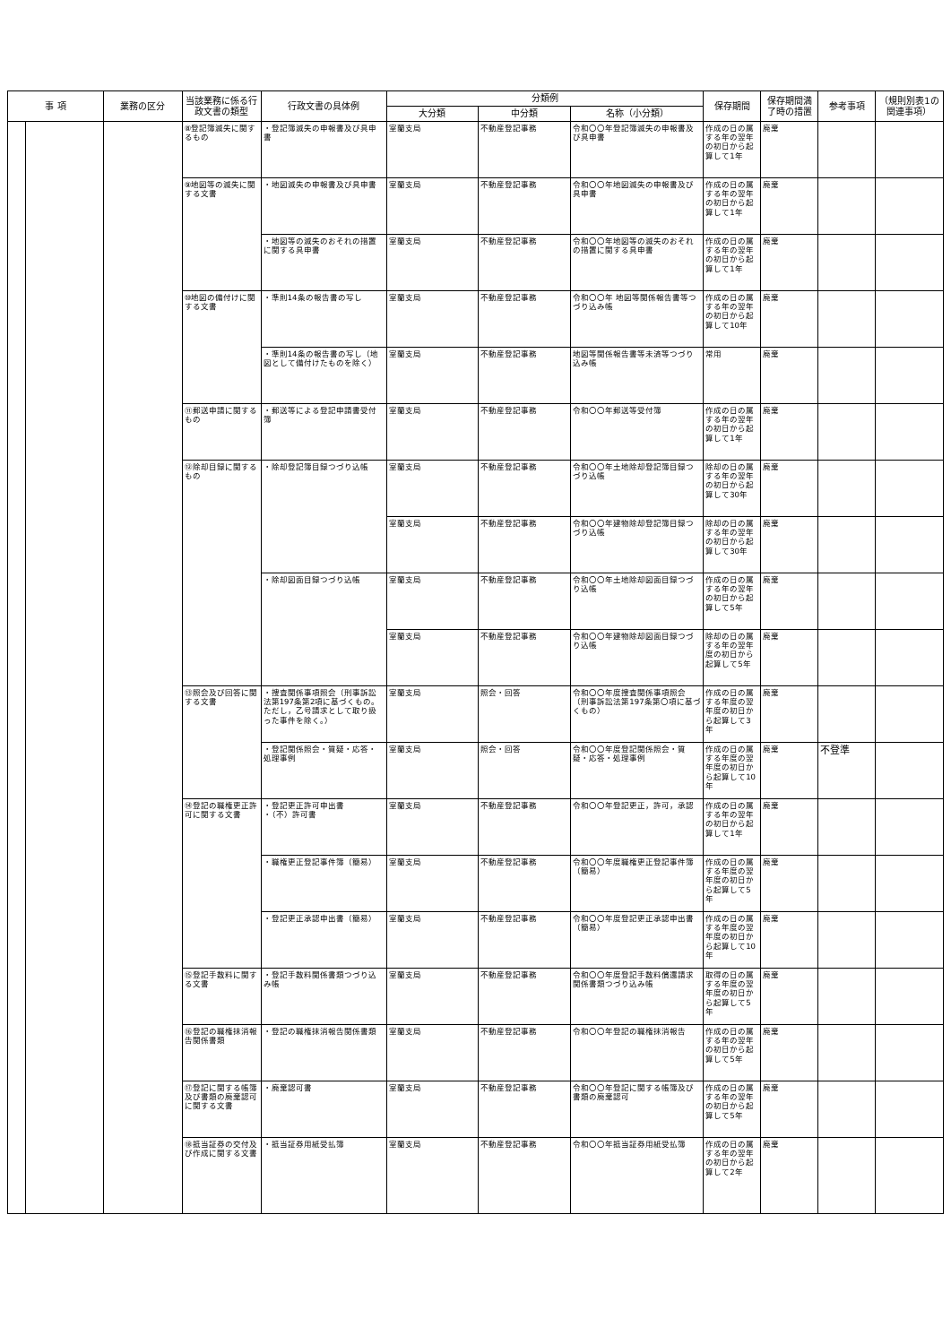| 事 項 | | 業務の区分 | 当該業務に係る行政文書の類型 | 行政文書の具体例 | 分類例 | | | 保存期間 | 保存期間満了時の措置 | 参考事項 | （規則別表1の関連事項） |
| --- | --- | --- | --- | --- | --- | --- | --- | --- | --- | --- | --- |
| | | | | | 大分類 | 中分類 | 名称（小分類） | | | | |
| | | | ⑧登記簿滅失に関するもの | ・登記簿滅失の申報書及び具申書 | 室蘭支局 | 不動産登記事務 | 令和〇〇年登記簿滅失の申報書及び具申書 | 作成の日の属する年の翌年の初日から起算して1年 | 廃棄 | | |
| | | | ⑨地図等の滅失に関する文書 | ・地図滅失の申報書及び具申書 | 室蘭支局 | 不動産登記事務 | 令和〇〇年地図滅失の申報書及び具申書 | 作成の日の属する年の翌年の初日から起算して1年 | 廃棄 | | |
| | | | | ・地図等の滅失のおそれの措置に関する具申書 | 室蘭支局 | 不動産登記事務 | 令和〇〇年地図等の滅失のおそれの措置に関する具申書 | 作成の日の属する年の翌年の初日から起算して1年 | 廃棄 | | |
| | | | ⑩地図の備付けに関する文書 | ・準則14条の報告書の写し | 室蘭支局 | 不動産登記事務 | 令和〇〇年 地図等関係報告書等つづり込み帳 | 作成の日の属する年の翌年の初日から起算して10年 | 廃棄 | | |
| | | | | ・準則14条の報告書の写し（地図として備付けたものを除く） | 室蘭支局 | 不動産登記事務 | 地図等関係報告書等未済等つづり込み帳 | 常用 | 廃棄 | | |
| | | | ⑪郵送申請に関するもの | ・郵送等による登記申請書受付簿 | 室蘭支局 | 不動産登記事務 | 令和〇〇年郵送等受付簿 | 作成の日の属する年の翌年の初日から起算して1年 | 廃棄 | | |
| | | | ⑫除却目録に関するもの | ・除却登記簿目録つづり込帳 | 室蘭支局 | 不動産登記事務 | 令和〇〇年土地除却登記簿目録つづり込帳 | 除却の日の属する年の翌年の初日から起算して30年 | 廃棄 | | |
| | | | | | 室蘭支局 | 不動産登記事務 | 令和〇〇年建物除却登記簿目録つづり込帳 | 除却の日の属する年の翌年の初日から起算して30年 | 廃棄 | | |
| | | | | ・除却図面目録つづり込帳 | 室蘭支局 | 不動産登記事務 | 令和〇〇年土地除却図面目録つづり込帳 | 作成の日の属する年の翌年の初日から起算して5年 | 廃棄 | | |
| | | | | | 室蘭支局 | 不動産登記事務 | 令和〇〇年建物除却図面目録つづり込帳 | 除却の日の属する年の翌年度の初日から起算して5年 | 廃棄 | | |
| | | | ⑬照会及び回答に関する文書 | ・捜査関係事項照会（刑事訴訟法第197条第2項に基づくもの。ただし，乙号請求として取り扱った事件を除く。） | 室蘭支局 | 照会・回答 | 令和〇〇年度捜査関係事項照会（刑事訴訟法第197条第〇項に基づくもの） | 作成の日の属する年度の翌年度の初日から起算して3年 | 廃棄 | | |
| | | | | ・登記関係照会・質疑・応答・処理事例 | 室蘭支局 | 照会・回答 | 令和〇〇年度登記関係照会・質疑・応答・処理事例 | 作成の日の属する年度の翌年度の初日から起算して10年 | 廃棄 | 不登準 | |
| | | | ⑭登記の職権更正許可に関する文書 | ・登記更正許可申出書 ・（不）許可書 | 室蘭支局 | 不動産登記事務 | 令和〇〇年登記更正，許可，承認 | 作成の日の属する年の翌年の初日から起算して1年 | 廃棄 | | |
| | | | | ・職権更正登記事件簿（簡易） | 室蘭支局 | 不動産登記事務 | 令和〇〇年度職権更正登記事件簿（簡易） | 作成の日の属する年度の翌年度の初日から起算して5年 | 廃棄 | | |
| | | | | ・登記更正承認申出書（簡易） | 室蘭支局 | 不動産登記事務 | 令和〇〇年度登記更正承認申出書（簡易） | 作成の日の属する年度の翌年度の初日から起算して10年 | 廃棄 | | |
| | | | ⑮登記手数料に関する文書 | ・登記手数料関係書類つづり込み帳 | 室蘭支局 | 不動産登記事務 | 令和〇〇年度登記手数料償還請求関係書類つづり込み帳 | 取得の日の属する年度の翌年度の初日から起算して5年 | 廃棄 | | |
| | | | ⑯登記の職権抹消報告関係書類 | ・登記の職権抹消報告関係書類 | 室蘭支局 | 不動産登記事務 | 令和〇〇年登記の職権抹消報告 | 作成の日の属する年の翌年の初日から起算して5年 | 廃棄 | | |
| | | | ⑰登記に関する帳簿及び書類の廃棄認可に関する文書 | ・廃棄認可書 | 室蘭支局 | 不動産登記事務 | 令和〇〇年登記に関する帳簿及び書類の廃棄認可 | 作成の日の属する年の翌年の初日から起算して5年 | 廃棄 | | |
| | | | ⑱抵当証券の交付及び作成に関する文書 | ・抵当証券用紙受払簿 | 室蘭支局 | 不動産登記事務 | 令和〇〇年抵当証券用紙受払簿 | 作成の日の属する年の翌年の初日から起算して2年 | 廃棄 | | |